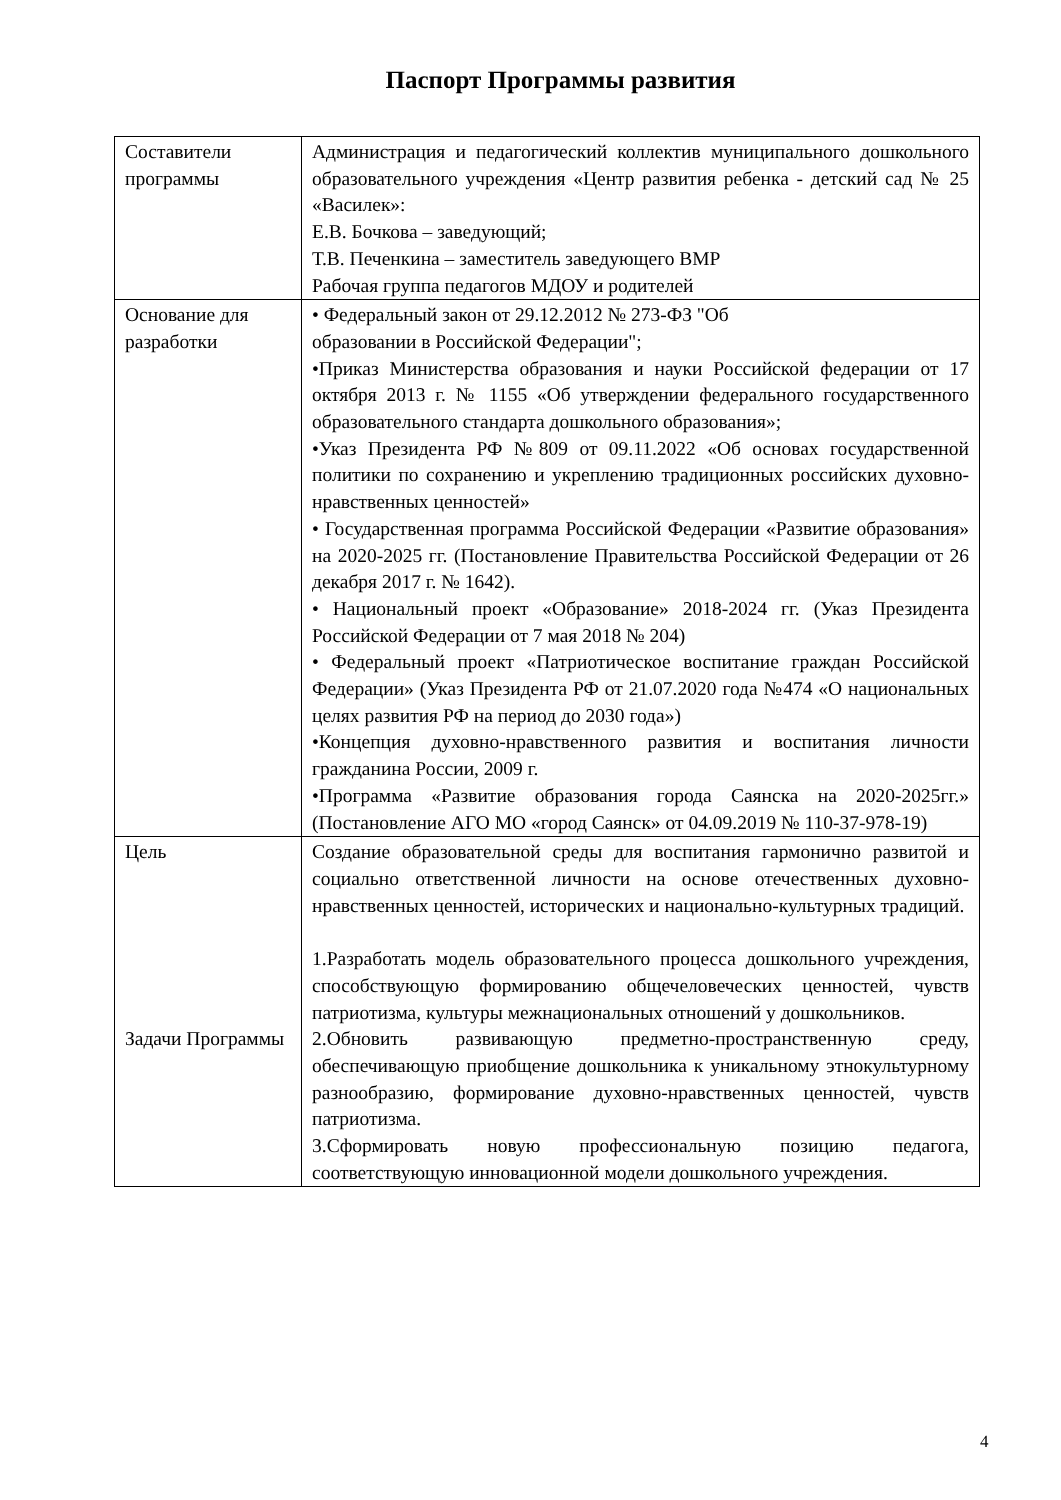Паспорт Программы развития
| Составители программы | Администрация и педагогический коллектив муниципального дошкольного образовательного учреждения «Центр развития ребенка - детский сад № 25 «Василек»: Е.В. Бочкова – заведующий; Т.В. Печенкина – заместитель заведующего ВМР Рабочая группа педагогов МДОУ и родителей |
| Основание для разработки | • Федеральный закон от 29.12.2012 № 273-ФЗ "Об образовании в Российской Федерации"; •Приказ Министерства образования и науки Российской федерации от 17 октября 2013 г. № 1155 «Об утверждении федерального государственного образовательного стандарта дошкольного образования»; •Указ Президента РФ №809 от 09.11.2022 «Об основах государственной политики по сохранению и укреплению традиционных российских духовно-нравственных ценностей» • Государственная программа Российской Федерации «Развитие образования» на 2020-2025 гг. (Постановление Правительства Российской Федерации от 26 декабря 2017 г. № 1642). • Национальный проект «Образование» 2018-2024 гг. (Указ Президента Российской Федерации от 7 мая 2018 № 204) • Федеральный проект «Патриотическое воспитание граждан Российской Федерации» (Указ Президента РФ от 21.07.2020 года №474 «О национальных целях развития РФ на период до 2030 года») •Концепция духовно-нравственного развития и воспитания личности гражданина России, 2009 г. •Программа «Развитие образования города Саянска на 2020-2025гг.» (Постановление АГО МО «город Саянск» от 04.09.2019 № 110-37-978-19) |
| Цель Задачи Программы | Создание образовательной среды для воспитания гармонично развитой и социально ответственной личности на основе отечественных духовно-нравственных ценностей, исторических и национально-культурных традиций. 1.Разработать модель образовательного процесса дошкольного учреждения, способствующую формированию общечеловеческих ценностей, чувств патриотизма, культуры межнациональных отношений у дошкольников. 2.Обновить развивающую предметно-пространственную среду, обеспечивающую приобщение дошкольника к уникальному этнокультурному разнообразию, формирование духовно-нравственных ценностей, чувств патриотизма. 3.Сформировать новую профессиональную позицию педагога, соответствующую инновационной модели дошкольного учреждения. |
4